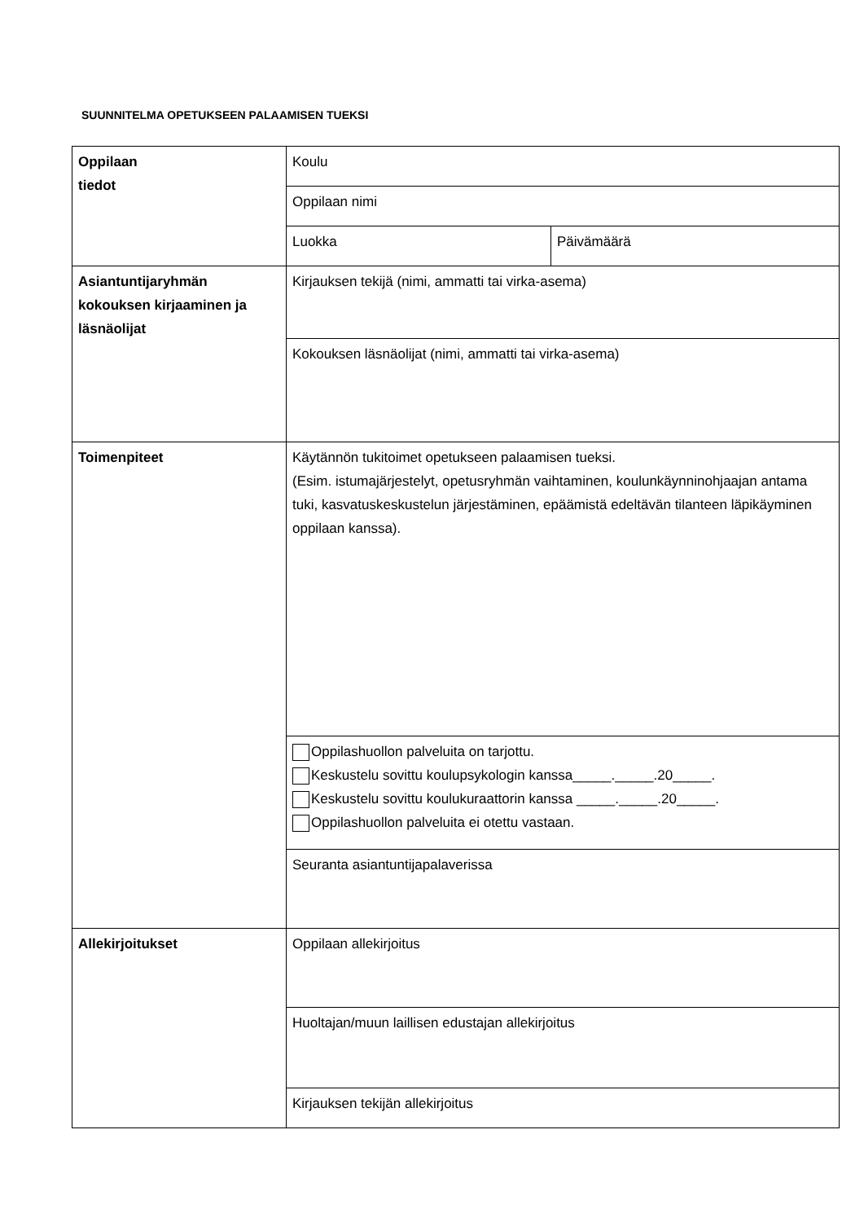SUUNNITELMA OPETUKSEEN PALAAMISEN TUEKSI
| Oppilaan tiedot | Koulu | |
| | Oppilaan nimi | |
| | Luokka | Päivämäärä |
| Asiantuntijaryhmän kokouksen kirjaaminen ja läsnäolijat | Kirjauksen tekijä (nimi, ammatti tai virka-asema) | |
| | Kokouksen läsnäolijat (nimi, ammatti tai virka-asema) | |
| Toimenpiteet | Käytännön tukitoimet opetukseen palaamisen tueksi. (Esim. istumajärjestelyt, opetusryhmän vaihtaminen, koulunkäynninohjaajan antama tuki, kasvatuskeskustelun järjestäminen, epäämistä edeltävän tilanteen läpikäyminen oppilaan kanssa). | |
| | Oppilashuollon palveluita on tarjottu. Keskustelu sovittu koulupsykologin kanssa_____._____.20_____. Keskustelu sovittu koulukuraattorin kanssa _____._____.20_____. Oppilashuollon palveluita ei otettu vastaan. | |
| | Seuranta asiantuntijapalaverissa | |
| Allekirjoitukset | Oppilaan allekirjoitus | |
| | Huoltajan/muun laillisen edustajan allekirjoitus | |
| | Kirjauksen tekijän allekirjoitus | |